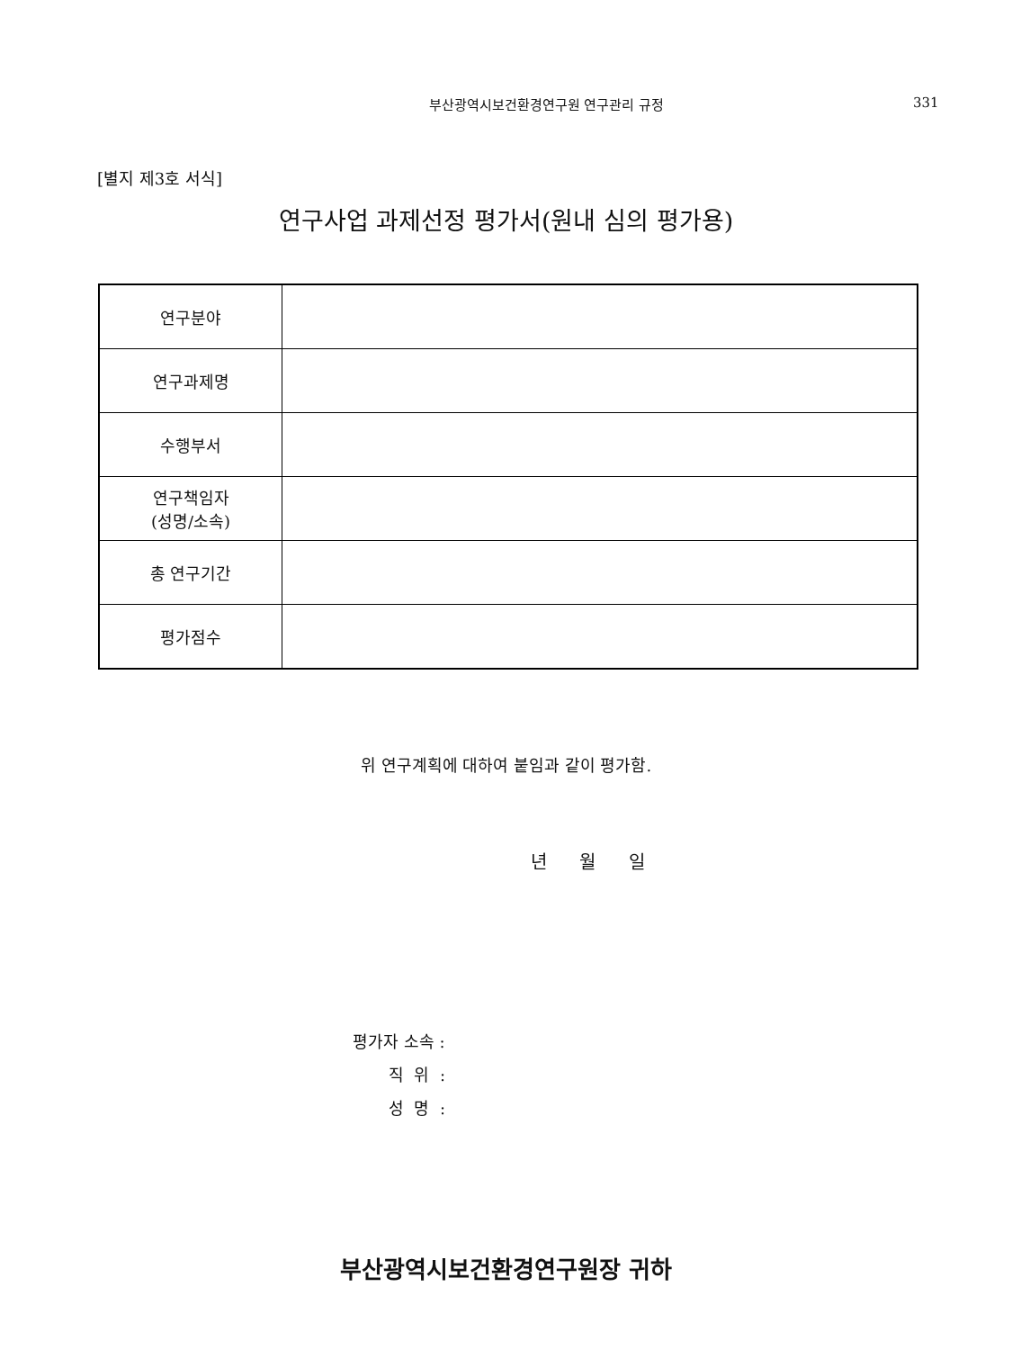부산광역시보건환경연구원 연구관리 규정
331
[별지 제3호 서식]
연구사업 과제선정 평가서(원내 심의 평가용)
| 연구분야 | |
| 연구과제명 | |
| 수행부서 | |
| 연구책임자 (성명/소속) | |
| 총 연구기간 | |
| 평가점수 | |
위 연구계획에 대하여 붙임과 같이 평가함.
년 월 일
평가자 소속 :
직 위 :
성 명 :
부산광역시보건환경연구원장 귀하